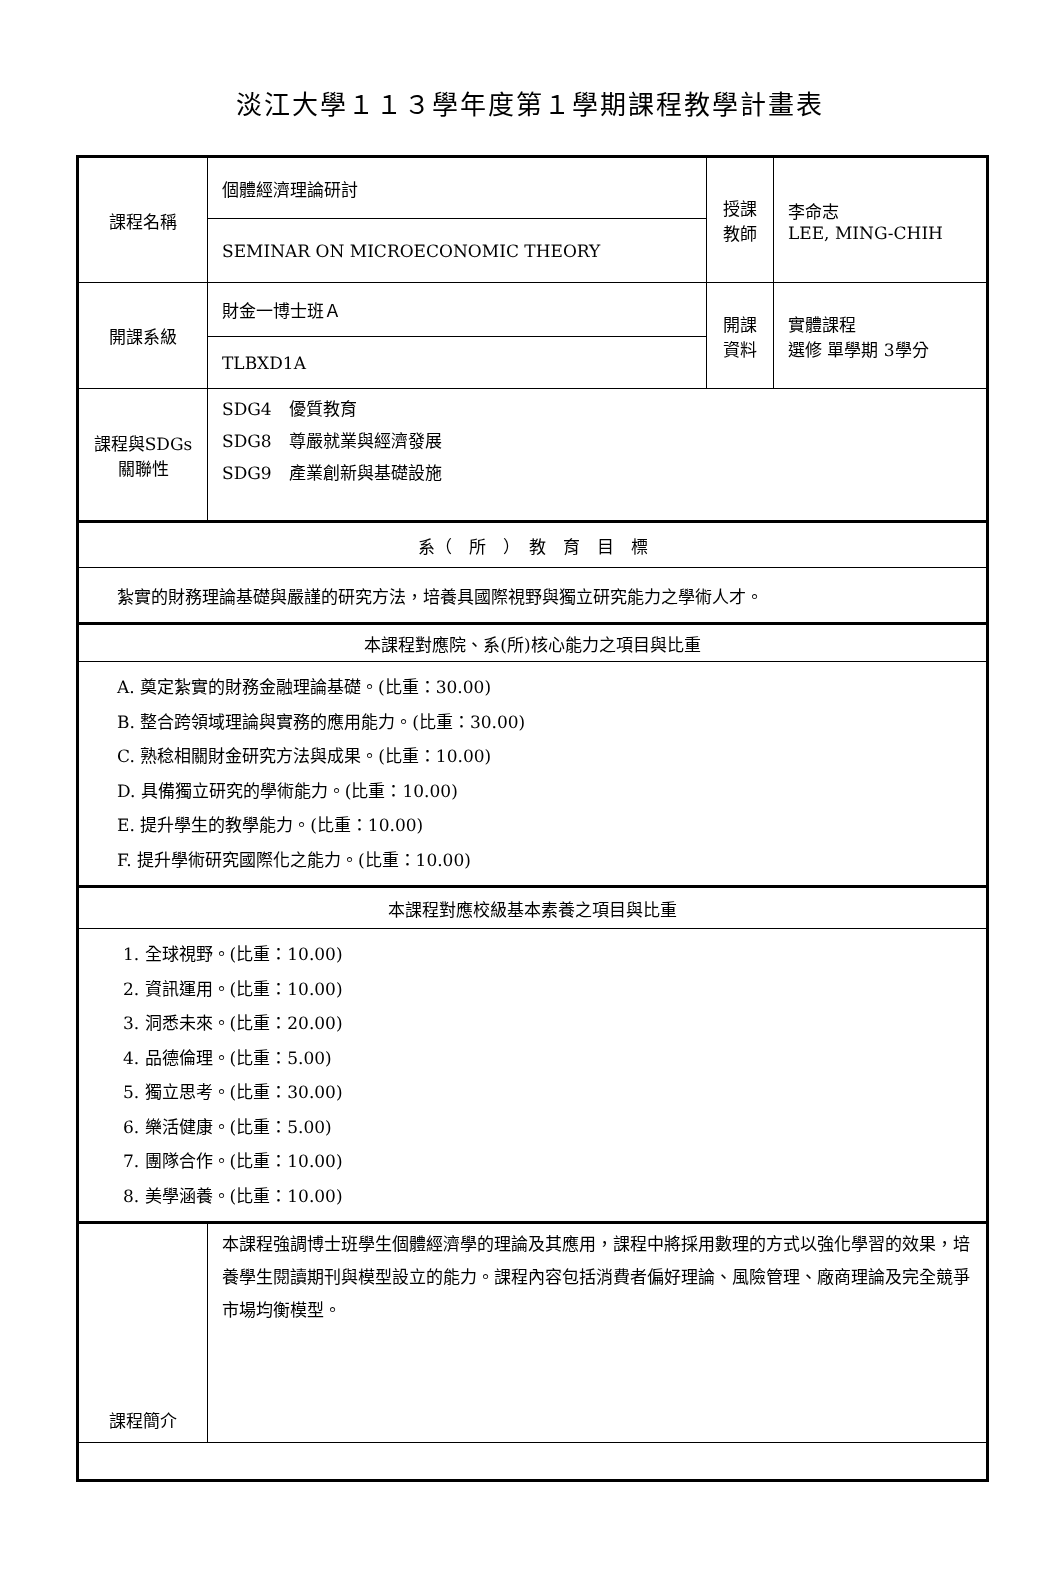淡江大學１１３學年度第１學期課程教學計畫表
| 課程名稱 | 個體經濟理論研討 | 授課 教師 | 李命志 LEE, MING-CHIH |
| | SEMINAR ON MICROECONOMIC THEORY | | |
| 開課系級 | 財金一博士班Ａ | 開課 資料 | 實體課程 選修 單學期 3學分 |
| | TLBXD1A | | |
| 課程與SDGs 關聯性 | SDG4 優質教育 SDG8 尊嚴就業與經濟發展 SDG9 產業創新與基礎設施 | | |
| 系（ 所 ） 教 育 目 標 | | | |
| 紮實的財務理論基礎與嚴謹的研究方法，培養具國際視野與獨立研究能力之學術人才。 | | | |
| 本課程對應院、系(所)核心能力之項目與比重 | | | |
| A. 奠定紮實的財務金融理論基礎。(比重：30.00) B. 整合跨領域理論與實務的應用能力。(比重：30.00) C. 熟稔相關財金研究方法與成果。(比重：10.00) D. 具備獨立研究的學術能力。(比重：10.00) E. 提升學生的教學能力。(比重：10.00) F. 提升學術研究國際化之能力。(比重：10.00) | | | |
| 本課程對應校級基本素養之項目與比重 | | | |
| 1. 全球視野。(比重：10.00) 2. 資訊運用。(比重：10.00) 3. 洞悉未來。(比重：20.00) 4. 品德倫理。(比重：5.00) 5. 獨立思考。(比重：30.00) 6. 樂活健康。(比重：5.00) 7. 團隊合作。(比重：10.00) 8. 美學涵養。(比重：10.00) | | | |
| 課程簡介 | 本課程強調博士班學生個體經濟學的理論及其應用，課程中將採用數理的方式以強化學習的效果，培養學生閱讀期刊與模型設立的能力。課程內容包括消費者偏好理論、風險管理、廠商理論及完全競爭市場均衡模型。 | | |